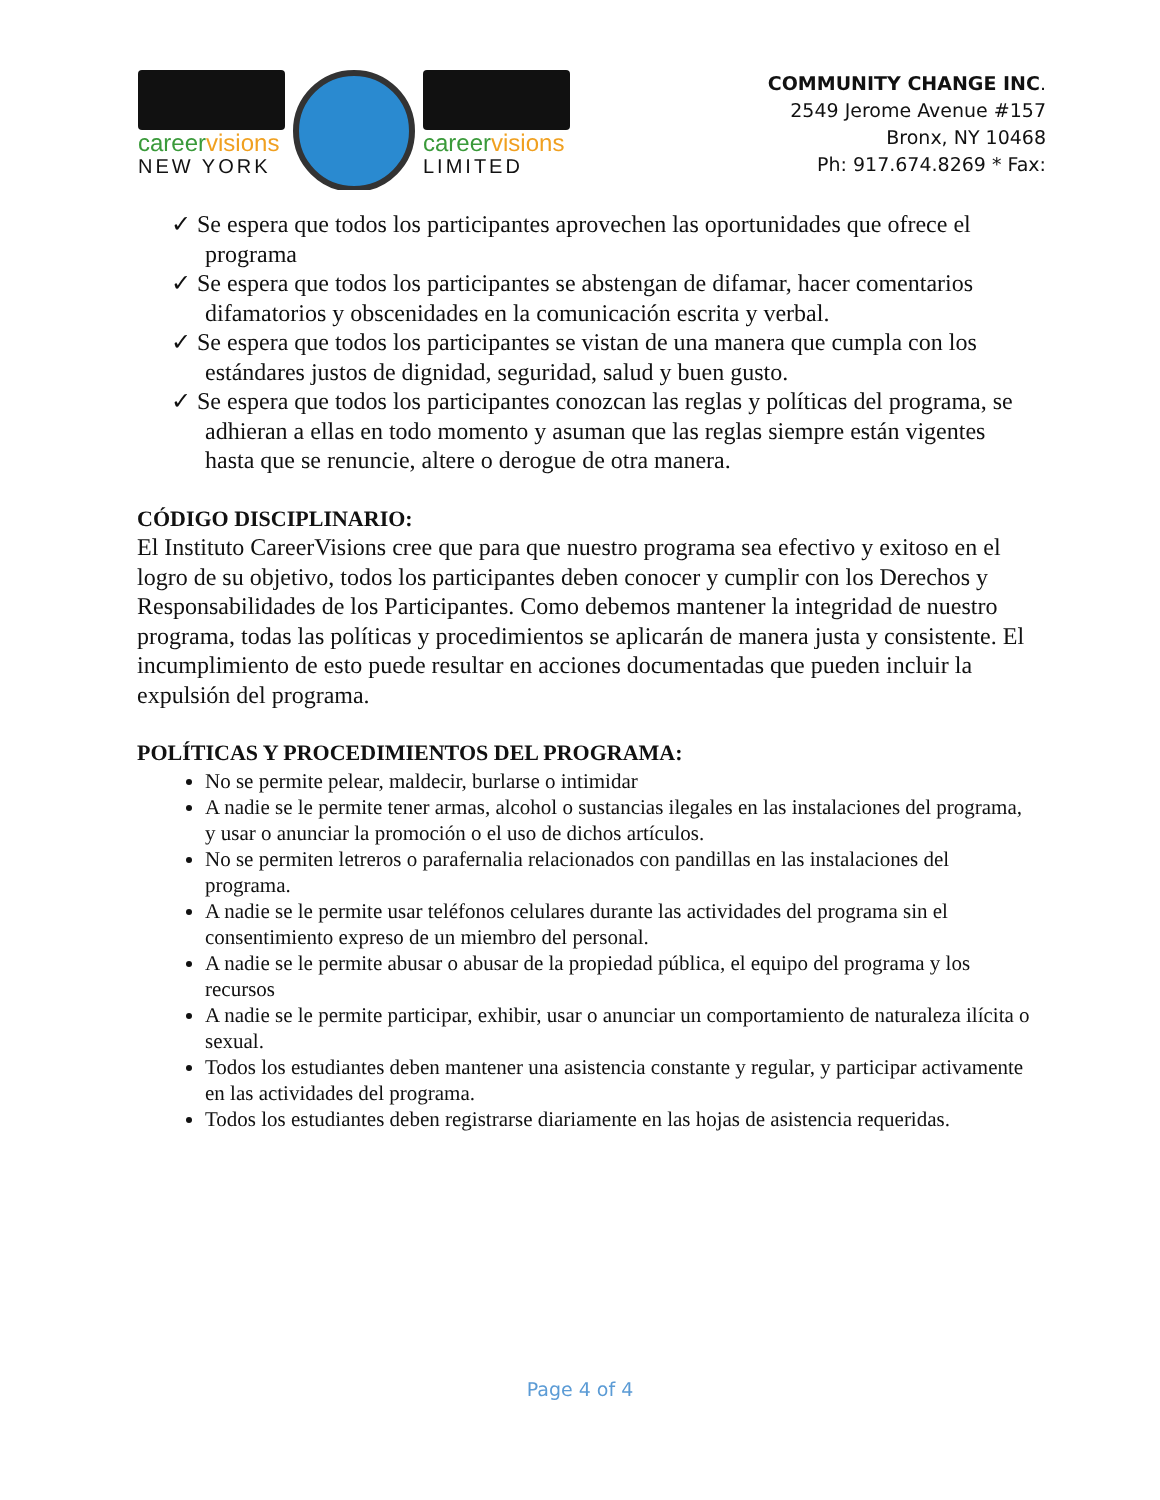careervisions
NEW YORK
careervisions
LIMITED
COMMUNITY CHANGE INC.
2549 Jerome Avenue #157
Bronx, NY 10468
Ph: 917.674.8269 * Fax:
✓ Se espera que todos los participantes aprovechen las oportunidades que ofrece el programa
✓ Se espera que todos los participantes se abstengan de difamar, hacer comentarios difamatorios y obscenidades en la comunicación escrita y verbal.
✓ Se espera que todos los participantes se vistan de una manera que cumpla con los estándares justos de dignidad, seguridad, salud y buen gusto.
✓ Se espera que todos los participantes conozcan las reglas y políticas del programa, se adhieran a ellas en todo momento y asuman que las reglas siempre están vigentes hasta que se renuncie, altere o derogue de otra manera.
CÓDIGO DISCIPLINARIO:
El Instituto CareerVisions cree que para que nuestro programa sea efectivo y exitoso en el logro de su objetivo, todos los participantes deben conocer y cumplir con los Derechos y Responsabilidades de los Participantes. Como debemos mantener la integridad de nuestro programa, todas las políticas y procedimientos se aplicarán de manera justa y consistente. El incumplimiento de esto puede resultar en acciones documentadas que pueden incluir la expulsión del programa.
POLÍTICAS Y PROCEDIMIENTOS DEL PROGRAMA:
No se permite pelear, maldecir, burlarse o intimidar
A nadie se le permite tener armas, alcohol o sustancias ilegales en las instalaciones del programa, y usar o anunciar la promoción o el uso de dichos artículos.
No se permiten letreros o parafernalia relacionados con pandillas en las instalaciones del programa.
A nadie se le permite usar teléfonos celulares durante las actividades del programa sin el consentimiento expreso de un miembro del personal.
A nadie se le permite abusar o abusar de la propiedad pública, el equipo del programa y los recursos
A nadie se le permite participar, exhibir, usar o anunciar un comportamiento de naturaleza ilícita o sexual.
Todos los estudiantes deben mantener una asistencia constante y regular, y participar activamente en las actividades del programa.
Todos los estudiantes deben registrarse diariamente en las hojas de asistencia requeridas.
Page 4 of 4